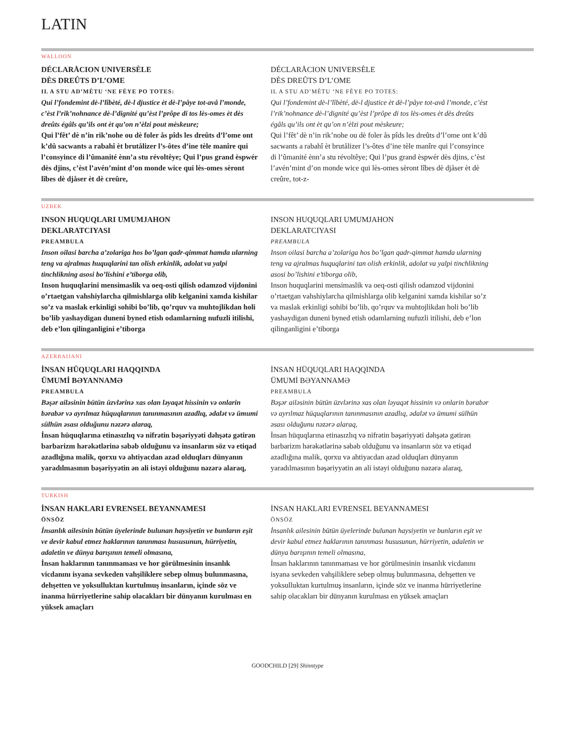LATIN
WALLOON
DÉCLARÅCION UNIVERSÈLE
DÈS DREÛTS D’L’OME
IL A STU AD’MÈTU ‘NE FÈYE PO TOTES:
Qui l’fondemint dè-l’lîbèté, dè-l djustice èt dè-l’påye tot-avå l’monde, c’èst l’rik’nohnance dè-l’dignité qu’èst l’prôpe di tos lès-omes èt dès dreûts égâls qu’ils ont èt qu’on n’èlzi pout mèskeure;
Qui l’fêt’ dè n’in rik’nohe ou dè foler ås pîds les dreûts d’l’ome ont k’dû sacwants a rabahî èt brutålizer l’s-ôtes d’ine tèle manîre qui l’consyince di l’ûmanité ènn’a stu révoltêye; Qui l’pus grand èspwér dès djins, c’èst l’avén’mint d’on monde wice qui lès-omes sèront lîbes dè djåser èt dè creûre,
DÉCLARÅCION UNIVERSÈLE
DÈS DREÛTS D’L’OME
IL A STU AD’MÈTU ‘NE FÈYE PO TOTES:
Qui l’fondemint dè-l’lîbèté, dè-l djustice èt dè-l’påye tot-avå l’monde, c’èst l’rik’nohnance dè-l’dignité qu’èst l’prôpe di tos lès-omes èt dès dreûts égâls qu’ils ont èt qu’on n’èlzi pout mèskeure;
Qui l’fêt’ dè n’in rik’nohe ou dè foler ås pîds les dreûts d’l’ome ont k’dû sacwants a rabahî èt brutålizer l’s-ôtes d’ine tèle manîre qui l’consyince di l’ûmanité ènn’a stu révoltêye; Qui l’pus grand èspwér dès djins, c’èst l’avén’mint d’on monde wice qui lès-omes sèront lîbes dè djåser èt dè creûre, tot-z-
UZBEK
INSON HUQUQLARI UMUMJAHON
DEKLARATCIYASI
PREAMBULA
Inson oilasi barcha a’zolariga hos bo’lgan qadr-qimmat hamda ularning teng va ajralmas huquqlarini tan olish erkinlik, adolat va yalpi tinchlikning asosi bo’lishini e’tiborga olib,
Inson huquqlarini mensimaslik va oeq-osti qilish odamzod vijdonini o’rtaetgan vahshiylarcha qilmishlarga olib kelganini xamda kishilar so’z va maslak erkinligi sohibi bo’lib, qo’rquv va muhtojlikdan holi bo’lib yashaydigan duneni byned etish odamlarning nufuzli itilishi, deb e’lon qilinganligini e’tiborga
INSON HUQUQLARI UMUMJAHON
DEKLARATCIYASI
PREAMBULA
Inson oilasi barcha a’zolariga hos bo’lgan qadr-qimmat hamda ularning teng va ajralmas huquqlarini tan olish erkinlik, adolat va yalpi tinchlikning asosi bo’lishini e’tiborga olib,
Inson huquqlarini mensimaslik va oeq-osti qilish odamzod vijdonini o’rtaetgan vahshiylarcha qilmishlarga olib kelganini xamda kishilar so’z va maslak erkinligi sohibi bo’lib, qo’rquv va muhtojlikdan holi bo’lib yashaydigan duneni byned etish odamlarning nufuzli itilishi, deb e’lon qilinganligini e’tiborga
AZERBAIJANI
İNSAN HÜQUQLARI HAQQINDA
ÜMUMİ BƏYANNAMƏ
PREAMBULA
Bəşər ailəsinin bütün üzvlərinə xas olan ləyaqət hissinin və onlarin bərabər və ayrılmaz hüquqlarının tanınmasının azadlıq, ədalət və ümumi sülhün əsası olduğunu nəzərə alaraq,
İnsan hüquqlarına etinasızlıq və nifrətin bəşəriyyəti dəhşətə gətirən barbarizm hərəkətlərinə səbəb olduğunu və insanların söz və etiqad azadlığına malik, qorxu və ahtiyacdan azad olduqları dünyanın yaradılmasının bəşəriyyətin ən ali istəyi olduğunu nəzərə alaraq,
İNSAN HÜQUQLARI HAQQINDA
ÜMUMİ BƏYANNAMƏ
PREAMBULA
Bəşər ailəsinin bütün üzvlərinə xas olan ləyaqət hissinin və onlarin bərabər və ayrılmaz hüquqlarının tanınmasının azadlıq, ədalət və ümumi sülhün əsası olduğunu nəzərə alaraq,
İnsan hüquqlarına etinasızlıq və nifrətin bəşəriyyəti dəhşətə gətirən barbarizm hərəkətlərinə səbəb olduğunu və insanların söz və etiqad azadlığına malik, qorxu və ahtiyacdan azad olduqları dünyanın yaradılmasının bəşəriyyətin ən ali istəyi olduğunu nəzərə alaraq,
TURKISH
İNSAN HAKLARI EVRENSEL BEYANNAMESI
ÖNSÖZ
İnsanlık ailesinin bütün üyelerinde bulunan haysiyetin ve bunların eşit ve devir kabul etmez haklarının tanınması hususunun, hürriyetin, adaletin ve dünya barışının temeli olmasına,
İnsan haklarının tanınmaması ve hor görülmesinin insanlık vicdanını isyana sevkeden vahşiliklere sebep olmuş bulunmasına, dehşetten ve yoksulluktan kurtulmuş insanların, içinde söz ve inanma hürriyetlerine sahip olacakları bir dünyanın kurulması en yüksek amaçları
İNSAN HAKLARI EVRENSEL BEYANNAMESI
ÖNSÖZ
İnsanlık ailesinin bütün üyelerinde bulunan haysiyetin ve bunların eşit ve devir kabul etmez haklarının tanınması hususunun, hürriyetin, adaletin ve dünya barışının temeli olmasına,
İnsan haklarının tanınmaması ve hor görülmesinin insanlık vicdanını isyana sevkeden vahşiliklere sebep olmuş bulunmasına, dehşetten ve yoksulluktan kurtulmuş insanların, içinde söz ve inanma hürriyetlerine sahip olacakları bir dünyanın kurulması en yüksek amaçları
GOODCHILD [29] Shinntype